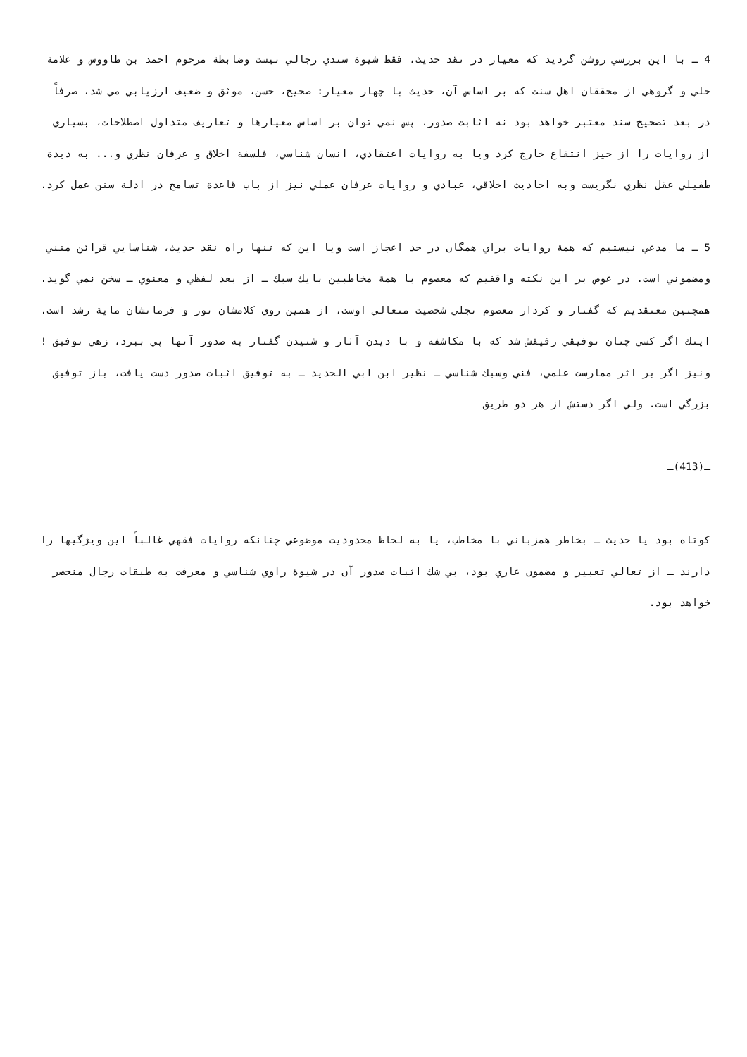4 ـ با اين بررسي روشن گرديد كه معيار در نقد حديث، فقط شيوة سندي رجالي نيست وضابطة مرحوم احمد بن طاووس و علامة حلي و گروهي از محققان اهل سنت كه بر اساس آن، حديث با چهار معيار: صحيح، حسن، موثق و ضعيف ارزيابي مي شد، صرفاً در بعد تصحيح سند معتبر خواهد بود نه اثابت صدور. پس نمي توان بر اساس معيارها و تعاريف متداول اصطلاحات، بسياري از روايات را از حيز انتفاع خارج كرد ويا به روايات اعتقادي، انسان شناسي، فلسفة اخلاق و عرفان نظري و... به ديدة طفيلي عقل نظري نگريست وبه احاديث اخلاقي، عبادي و روايات عرفان عملي نيز از باب قاعدة تسامح در ادلة سنن عمل كرد.
5 ـ ما مدعي نيستيم كه همة روايات براي همگان در حد اعجاز است ويا اين كه تنها راه نقد حديث، شناسايي قرائن متني ومضموني است. در عوض بر اين نكته واقفيم كه معصوم با همة مخاطبين بايك سبك ـ از بعد لفظي و معنوي ـ سخن نمي گويد. همچنين معتقديم كه گفتار و كردار معصوم تجلي شخصيت متعالي اوست، از همين روي كلامشان نور و فرمانشان ماية رشد است. اينك اگر كسي چنان توفيقي رفيقش شد كه با مكاشفه و با ديدن آثار و شنيدن گفتار به صدور آنها پي ببرد، زهي توفيق ! ونيز اگر بر اثر ممارست علمي، فني وسبك شناسي ـ نظير ابن ابي الحديد ـ به توفيق اثبات صدور دست يافت، باز توفيق بزرگي است. ولي اگر دستش از هر دو طريق
ـ(413)ـ
كوتاه بود يا حديث ـ بخاطر همزباني با مخاطب، يا به لحاظ محدوديت موضوعي چنانكه روايات فقهي غالباً اين ويژگيها را دارند ـ از تعالي تعبير و مضمون عاري بود، بي شك اثبات صدور آن در شيوة راوي شناسي و معرفت به طبقات رجال منحصر خواهد بود.